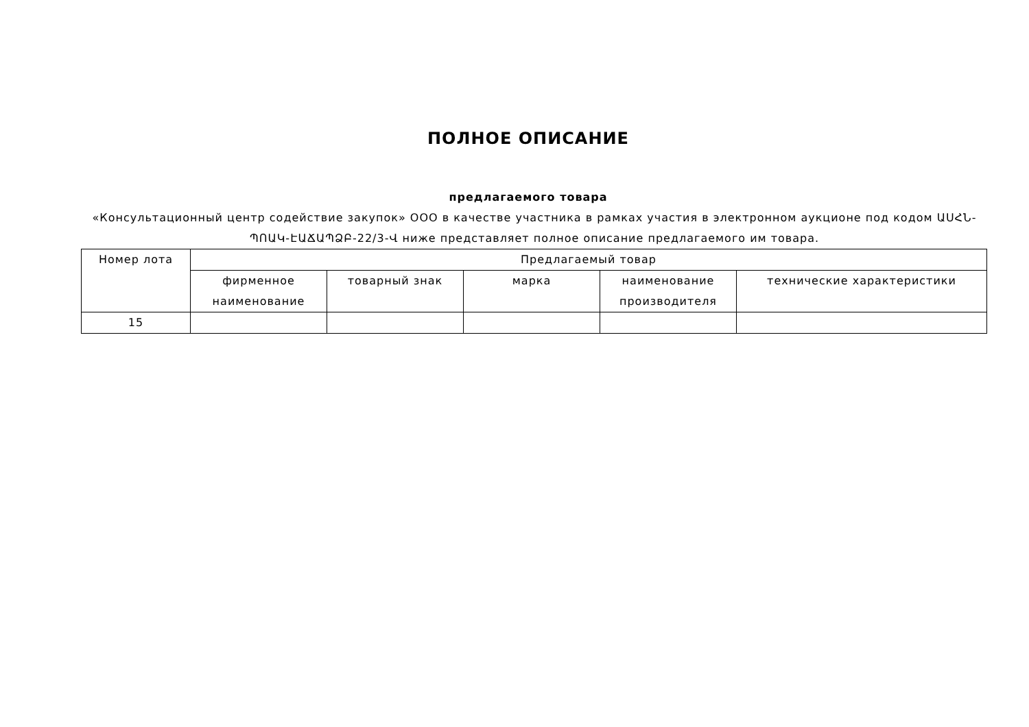ПОЛНОЕ ОПИСАНИЕ
предлагаемого товара
«Консультационный центр содействие закупок» ООО в качестве участника в рамках участия в электронном аукционе под кодом ԱՍՀՆ-ՊՈԱԿ-ԷԱՃԱՊՁԲ-22/3-Վ ниже представляет полное описание предлагаемого им товара.
| Номер лота | Предлагаемый товар | | | | |
| --- | --- | --- | --- | --- | --- |
| | фирменное наименование | товарный знак | марка | наименование производителя | технические характеристики |
| 15 | | | | | |